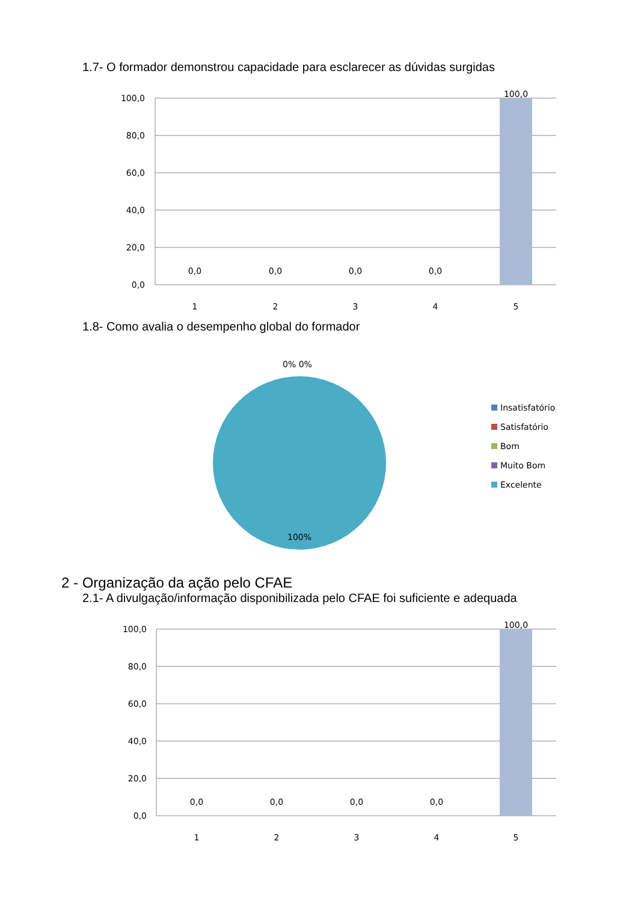1.7- O formador demonstrou capacidade para esclarecer as dúvidas surgidas
100,0
80,0
60,0
40,0
20,0
0,0
0,0
0,0
0,0
0,0
100,0
1
2
3
4
5
1.8- Como avalia o desempenho global do formador
0% 0%
100%
Insatisfatório
Satisfatório
Bom
Muito Bom
Excelente
2 - Organização da ação pelo CFAE
2.1- A divulgação/informação disponibilizada pelo CFAE foi suficiente e adequada
100,0
80,0
60,0
40,0
20,0
0,0
0,0
0,0
0,0
0,0
100,0
1
2
3
4
5